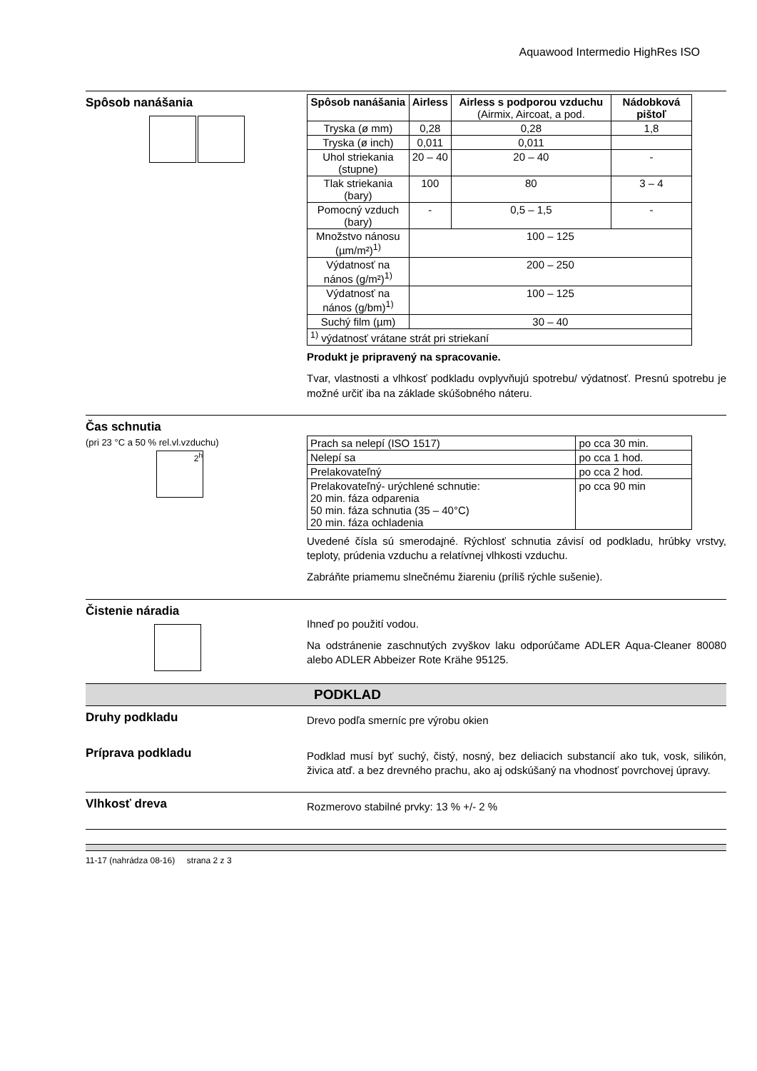Aquawood Intermedio HighRes ISO
Spôsob nanášania
| Spôsob nanášania | Airless | Airless s podporou vzduchu (Airmix, Aircoat, a pod. | Nádobková pištoľ |
| --- | --- | --- | --- |
| Tryska (ø mm) | 0,28 | 0,28 | 1,8 |
| Tryska (ø inch) | 0,011 | 0,011 | |
| Uhol striekania (stupne) | 20 – 40 | 20 – 40 | - |
| Tlak striekania (bary) | 100 | 80 | 3 – 4 |
| Pomocný vzduch (bary) | - | 0,5 – 1,5 | - |
| Množstvo nánosu (µm/m²)<sup>1)</sup> | 100 – 125 | | |
| Výdatnosť na nános (g/m²)<sup>1)</sup> | 200 – 250 | | |
| Výdatnosť na nános (g/bm)<sup>1)</sup> | 100 – 125 | | |
| Suchý film (µm) | 30 – 40 | | |
| <sup>1)</sup> výdatnosť vrátane strát pri striekaní | | | |
Produkt je pripravený na spracovanie.
Tvar, vlastnosti a vlhkosť podkladu ovplyvňujú spotrebu/ výdatnosť. Presnú spotrebu je možné určiť iba na základe skúšobného náteru.
Čas schnutia
(pri 23 °C a 50 % rel.vl.vzduchu)
2<sup>h</sup>
| Prach sa nelepí (ISO 1517) | po cca 30 min. |
| Nelepí sa | po cca 1 hod. |
| Prelakovateľný | po cca 2 hod. |
| Prelakovateľný- urýchlené schnutie: 20 min. fáza odparenia 50 min. fáza schnutia (35 – 40°C) 20 min. fáza ochladenia | po cca 90 min |
Uvedené čísla sú smerodajné. Rýchlosť schnutia závisí od podkladu, hrúbky vrstvy, teploty, prúdenia vzduchu a relatívnej vlhkosti vzduchu.
Zabráňte priamemu slnečnému žiareniu (príliš rýchle sušenie).
Čistenie náradia
Ihneď po použití vodou.
Na odstránenie zaschnutých zvyškov laku odporúčame ADLER Aqua-Cleaner 80080 alebo ADLER Abbeizer Rote Krähe 95125.
PODKLAD
Druhy podkladu
Drevo podľa smerníc pre výrobu okien
Príprava podkladu
Podklad musí byť suchý, čistý, nosný, bez deliacich substancií ako tuk, vosk, silikón, živica atď. a bez drevného prachu, ako aj odskúšaný na vhodnosť povrchovej úpravy.
Vlhkosť dreva
Rozmerovo stabilné prvky: 13 % +/- 2 %
11-17 (nahrádza 08-16) strana 2 z 3